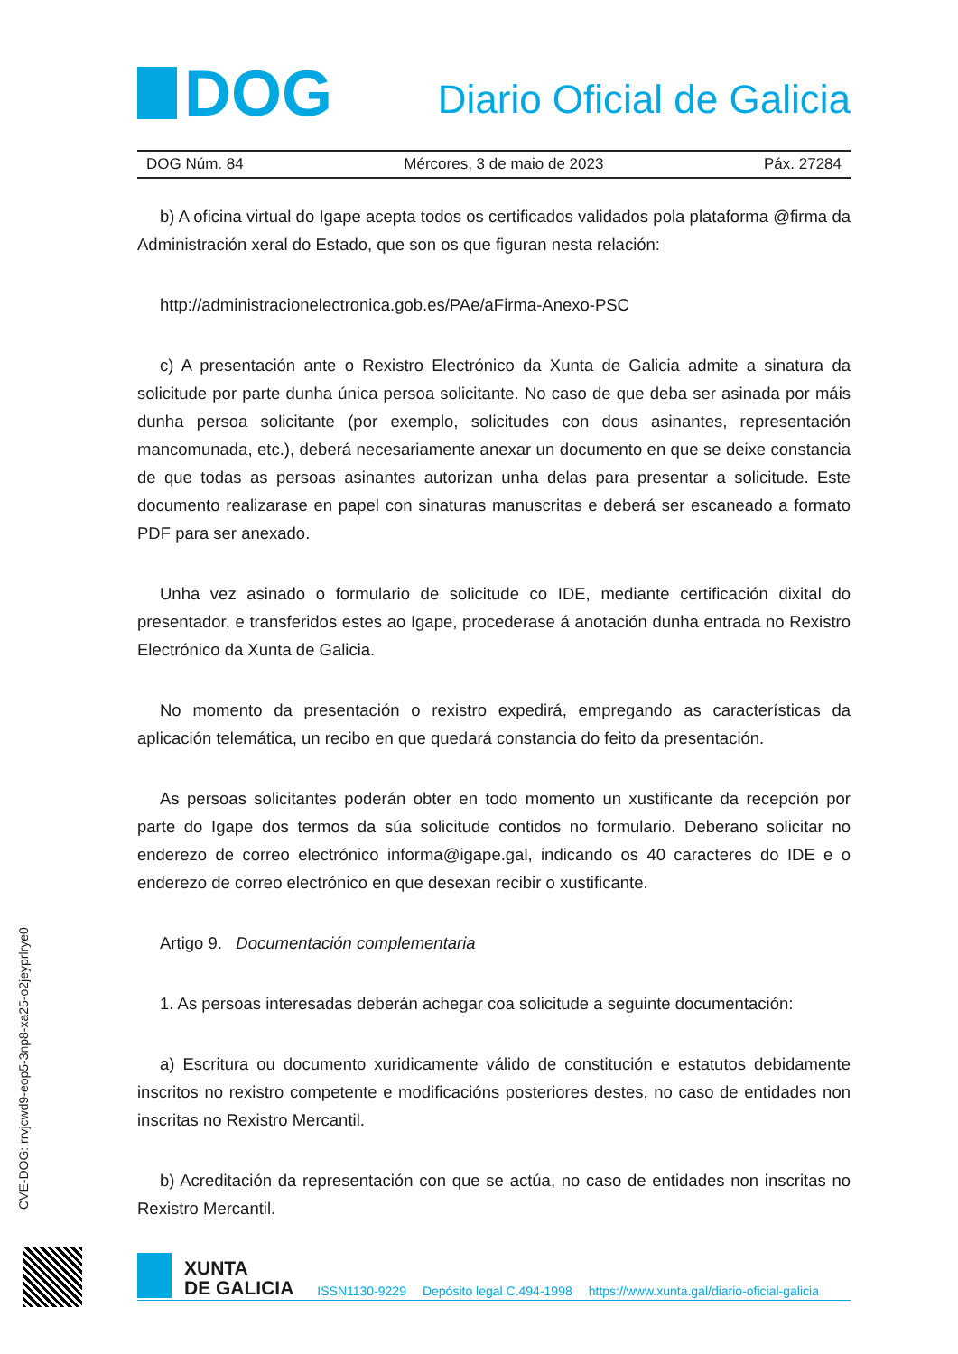DOG
Diario Oficial de Galicia
DOG Núm. 84 Mércores, 3 de maio de 2023 Páx. 27284
b) A oficina virtual do Igape acepta todos os certificados validados pola plataforma @firma da Administración xeral do Estado, que son os que figuran nesta relación:
http://administracionelectronica.gob.es/PAe/aFirma-Anexo-PSC
c) A presentación ante o Rexistro Electrónico da Xunta de Galicia admite a sinatura da solicitude por parte dunha única persoa solicitante. No caso de que deba ser asinada por máis dunha persoa solicitante (por exemplo, solicitudes con dous asinantes, representación mancomunada, etc.), deberá necesariamente anexar un documento en que se deixe constancia de que todas as persoas asinantes autorizan unha delas para presentar a solicitude. Este documento realizarase en papel con sinaturas manuscritas e deberá ser escaneado a formato PDF para ser anexado.
Unha vez asinado o formulario de solicitude co IDE, mediante certificación dixital do presentador, e transferidos estes ao Igape, procederase á anotación dunha entrada no Rexistro Electrónico da Xunta de Galicia.
No momento da presentación o rexistro expedirá, empregando as características da aplicación telemática, un recibo en que quedará constancia do feito da presentación.
As persoas solicitantes poderán obter en todo momento un xustificante da recepción por parte do Igape dos termos da súa solicitude contidos no formulario. Deberano solicitar no enderezo de correo electrónico informa@igape.gal, indicando os 40 caracteres do IDE e o enderezo de correo electrónico en que desexan recibir o xustificante.
Artigo 9. Documentación complementaria
1. As persoas interesadas deberán achegar coa solicitude a seguinte documentación:
a) Escritura ou documento xuridicamente válido de constitución e estatutos debidamente inscritos no rexistro competente e modificacións posteriores destes, no caso de entidades non inscritas no Rexistro Mercantil.
b) Acreditación da representación con que se actúa, no caso de entidades non inscritas no Rexistro Mercantil.
CVE-DOG: rrvjcwd9-eop5-3np8-xa25-o2jeyprlrye0
XUNTA
DE GALICIA
ISSN1130-9229 Depósito legal C.494-1998 https://www.xunta.gal/diario-oficial-galicia